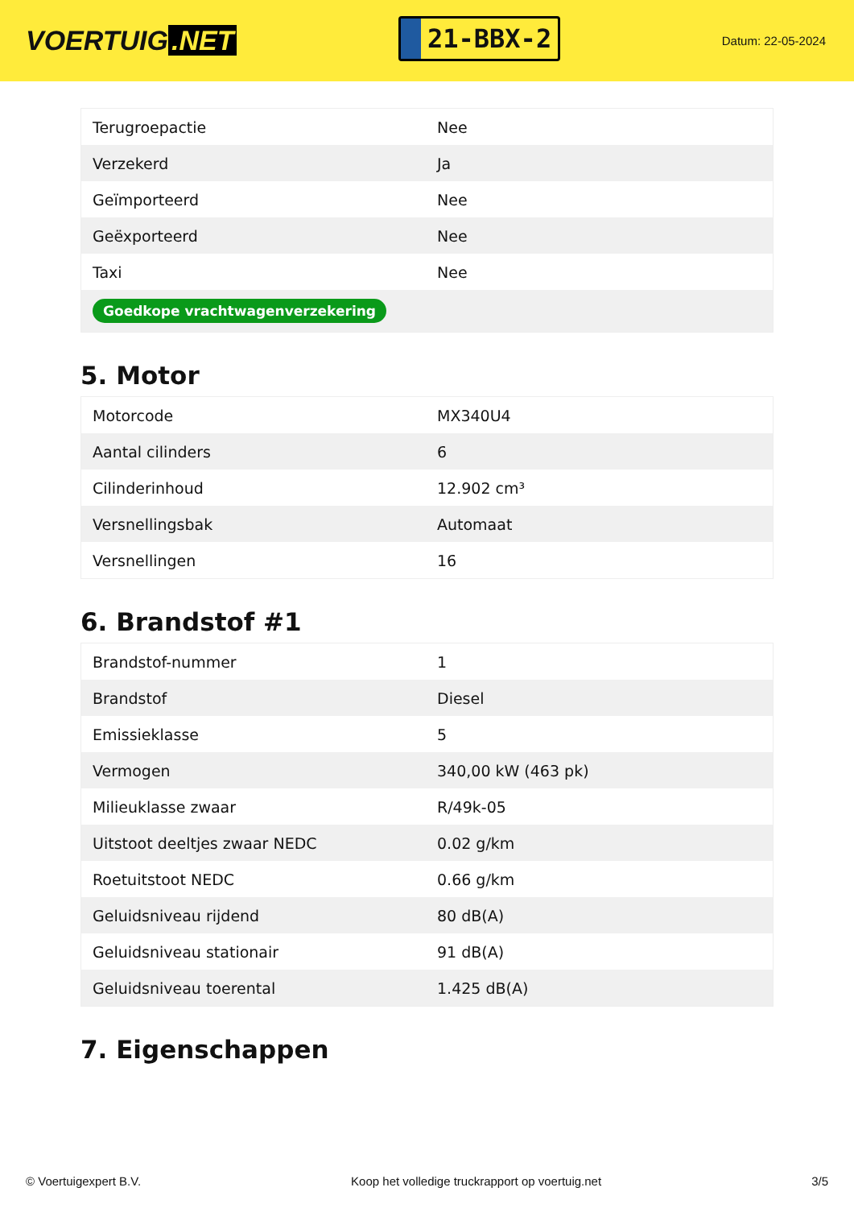VOERTUIG.NET
21-BBX-2
Datum: 22-05-2024
| Terugroepactie | Nee |
| Verzekerd | Ja |
| Geïmporteerd | Nee |
| Geëxporteerd | Nee |
| Taxi | Nee |
| Goedkope vrachtwagenverzekering | |
5. Motor
| Motorcode | MX340U4 |
| Aantal cilinders | 6 |
| Cilinderinhoud | 12.902 cm³ |
| Versnellingsbak | Automaat |
| Versnellingen | 16 |
6. Brandstof #1
| Brandstof-nummer | 1 |
| Brandstof | Diesel |
| Emissieklasse | 5 |
| Vermogen | 340,00 kW (463 pk) |
| Milieuklasse zwaar | R/49k-05 |
| Uitstoot deeltjes zwaar NEDC | 0.02 g/km |
| Roetuitstoot NEDC | 0.66 g/km |
| Geluidsniveau rijdend | 80 dB(A) |
| Geluidsniveau stationair | 91 dB(A) |
| Geluidsniveau toerental | 1.425 dB(A) |
7. Eigenschappen
© Voertuigexpert B.V. Koop het volledige truckrapport op voertuig.net 3/5